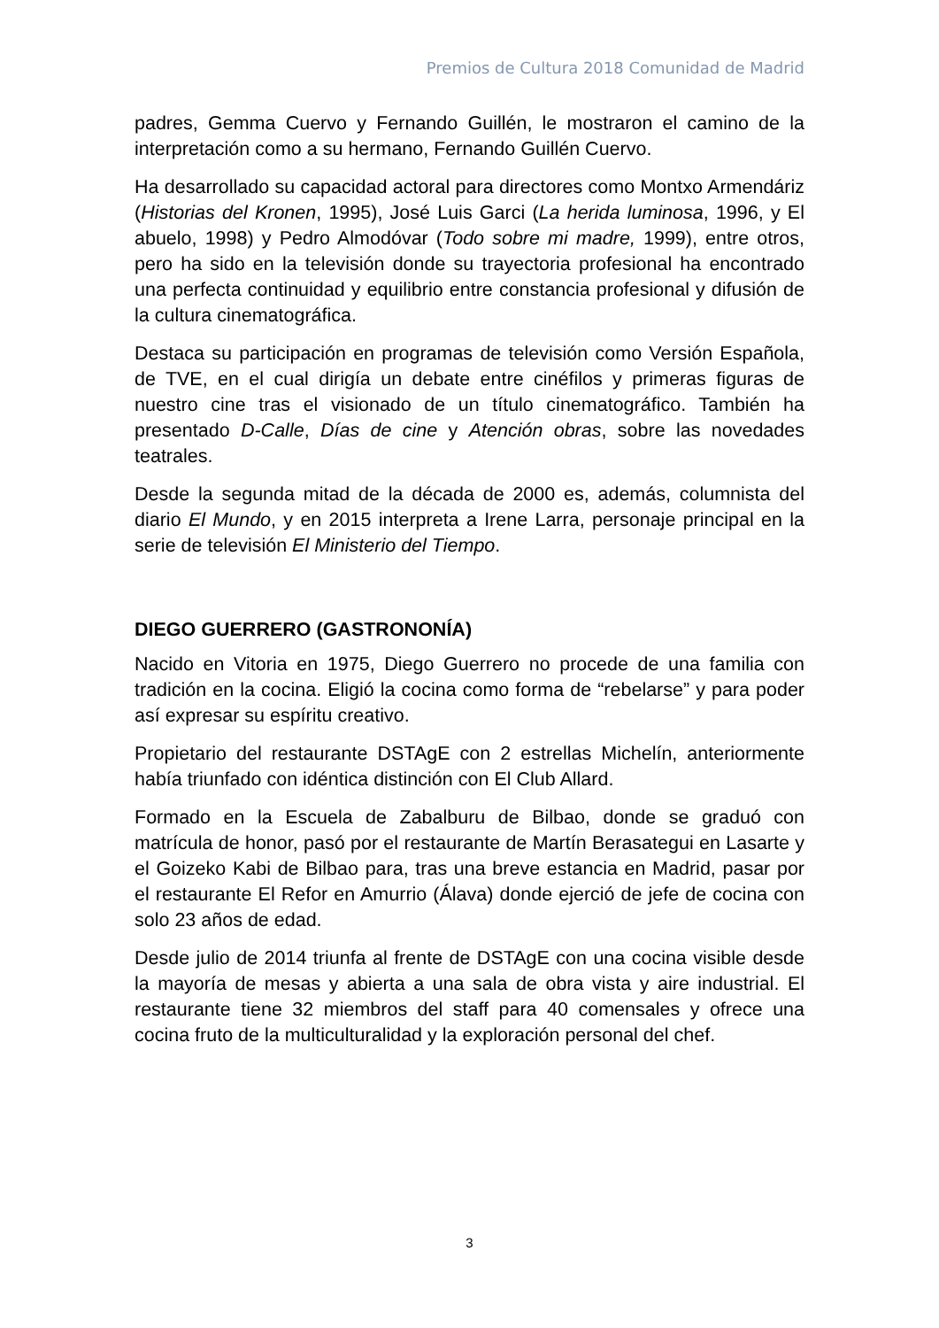Premios de Cultura 2018 Comunidad de Madrid
padres, Gemma Cuervo y Fernando Guillén, le mostraron el camino de la interpretación como a su hermano, Fernando Guillén Cuervo.
Ha desarrollado su capacidad actoral para directores como Montxo Armendáriz (Historias del Kronen, 1995), José Luis Garci (La herida luminosa, 1996, y El abuelo, 1998) y Pedro Almodóvar (Todo sobre mi madre, 1999), entre otros, pero ha sido en la televisión donde su trayectoria profesional ha encontrado una perfecta continuidad y equilibrio entre constancia profesional y difusión de la cultura cinematográfica.
Destaca su participación en programas de televisión como Versión Española, de TVE, en el cual dirigía un debate entre cinéfilos y primeras figuras de nuestro cine tras el visionado de un título cinematográfico. También ha presentado D-Calle, Días de cine y Atención obras, sobre las novedades teatrales.
Desde la segunda mitad de la década de 2000 es, además, columnista del diario El Mundo, y en 2015 interpreta a Irene Larra, personaje principal en la serie de televisión El Ministerio del Tiempo.
DIEGO GUERRERO (GASTRONONÍA)
Nacido en Vitoria en 1975, Diego Guerrero no procede de una familia con tradición en la cocina. Eligió la cocina como forma de “rebelarse” y para poder así expresar su espíritu creativo.
Propietario del restaurante DSTAgE con 2 estrellas Michelín, anteriormente había triunfado con idéntica distinción con El Club Allard.
Formado en la Escuela de Zabalburu de Bilbao, donde se graduó con matrícula de honor, pasó por el restaurante de Martín Berasategui en Lasarte y el Goizeko Kabi de Bilbao para, tras una breve estancia en Madrid, pasar por el restaurante El Refor en Amurrio (Álava) donde ejerció de jefe de cocina con solo 23 años de edad.
Desde julio de 2014 triunfa al frente de DSTAgE con una cocina visible desde la mayoría de mesas y abierta a una sala de obra vista y aire industrial. El restaurante tiene 32 miembros del staff para 40 comensales y ofrece una cocina fruto de la multiculturalidad y la exploración personal del chef.
3